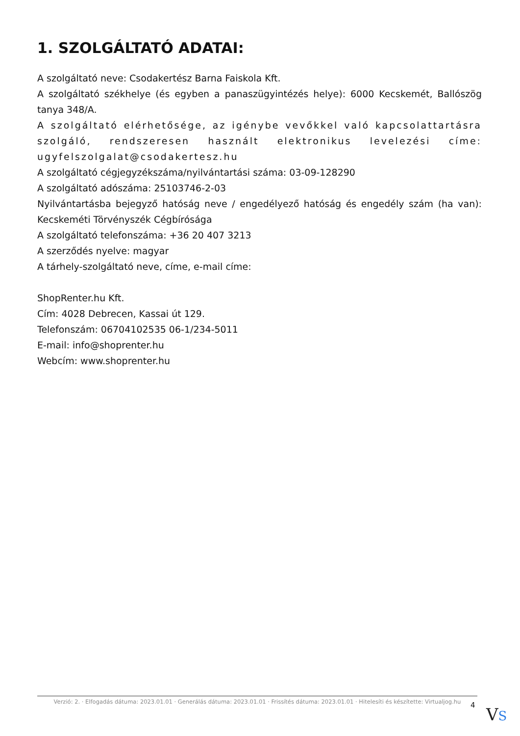1. SZOLGÁLTATÓ ADATAI:
A szolgáltató neve: Csodakertész Barna Faiskola Kft.
A szolgáltató székhelye (és egyben a panaszügyintézés helye): 6000 Kecskemét, Ballószög tanya 348/A.
A szolgáltató elérhetősége, az igénybe vevőkkel való kapcsolattartásra szolgáló, rendszeresen használt elektronikus levelezési címe: ugyfelszolgalat@csodakertesz.hu
A szolgáltató cégjegyzékszáma/nyilvántartási száma: 03-09-128290
A szolgáltató adószáma: 25103746-2-03
Nyilvántartásba bejegyző hatóság neve / engedélyező hatóság és engedély szám (ha van): Kecskeméti Törvényszék Cégbírósága
A szolgáltató telefonszáma: +36 20 407 3213
A szerződés nyelve: magyar
A tárhely-szolgáltató neve, címe, e-mail címe:
ShopRenter.hu Kft.
Cím: 4028 Debrecen, Kassai út 129.
Telefonszám: 06704102535 06-1/234-5011
E-mail: info@shoprenter.hu
Webcím: www.shoprenter.hu
Verzió: 2. · Elfogadás dátuma: 2023.01.01 · Generálás dátuma: 2023.01.01 · Frissítés dátuma: 2023.01.01 · Hitelesíti és készítette: Virtualjog.hu
4 VS